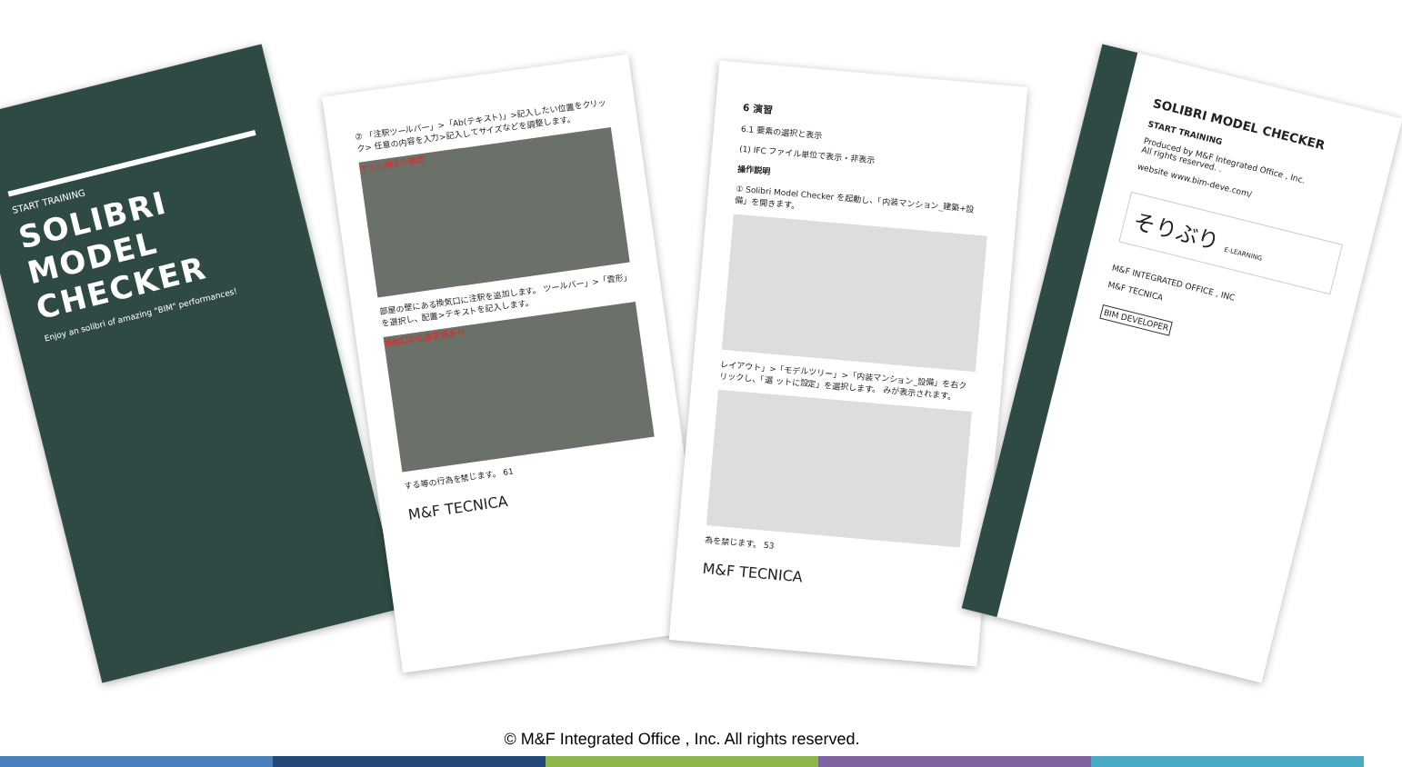START TRAINING
SOLIBRI MODEL CHECKER
Enjoy an solibri of amazing "BIM" performances!
② 「注釈ツールバー」>「Ab(テキスト)」>記入したい位置をクリック> 任意の内容を入力>記入してサイズなどを調整します。
サッシ納まり確認
部屋の壁にある換気口に注釈を追加します。 ツールバー」>「雲形」を選択し、配置>テキストを記入します。
換気口の位置変更あり
する等の行為を禁じます。 61
M&F TECNICA
6 演習
6.1 要素の選択と表示
(1) IFC ファイル単位で表示・非表示
操作説明
① Solibri Model Checker を起動し、「内装マンション_建築+設備」を開きます。
レイアウト」>「モデルツリー」>「内装マンション_設備」を右クリックし、「選 ットに設定」を選択します。 みが表示されます。
為を禁じます。 53
M&F TECNICA
SOLIBRI MODEL CHECKER
START TRAINING
Produced by M&F Integrated Office , Inc.
All rights reserved. .
website www.bim-deve.com/
そりぶり E-LEARNING
M&F INTEGRATED OFFICE , INC
M&F TECNICA
BIM DEVELOPER
© M&F Integrated Office , Inc. All rights reserved.